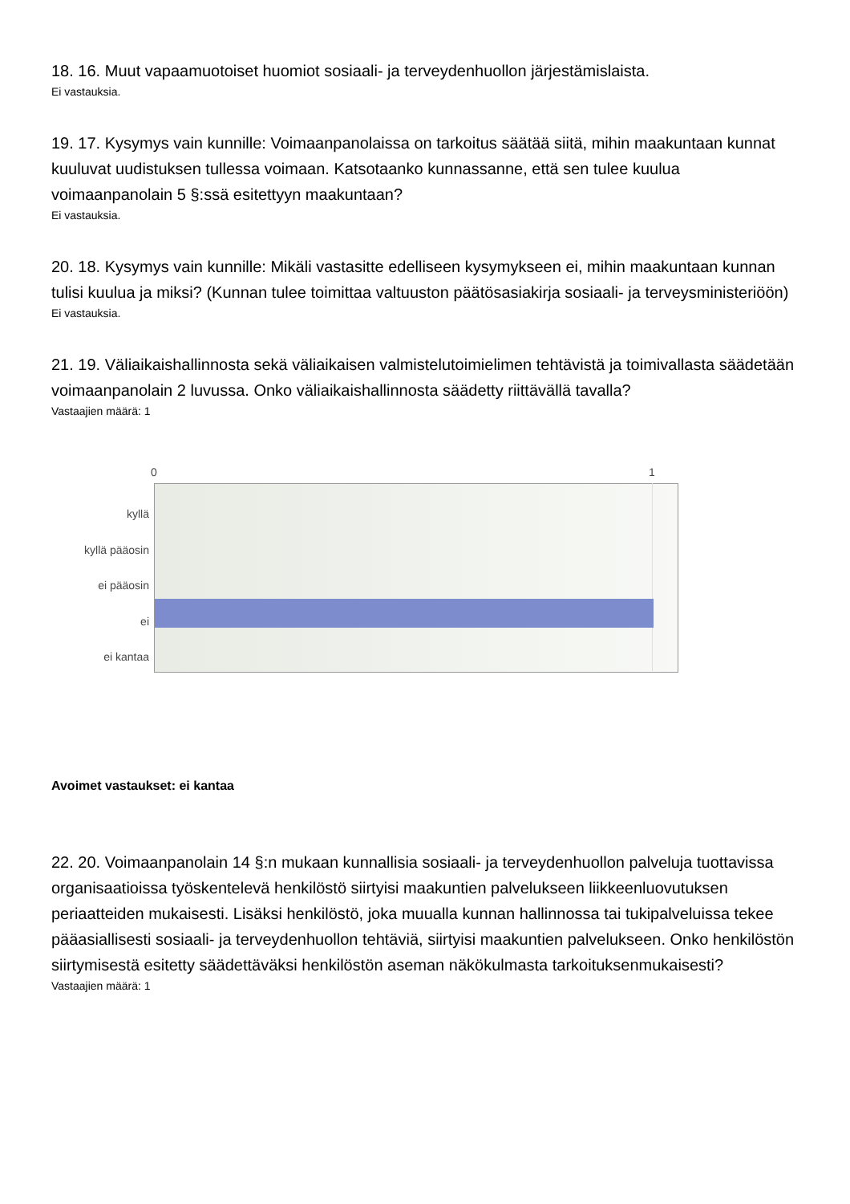18. 16. Muut vapaamuotoiset huomiot sosiaali- ja terveydenhuollon järjestämislaista.
Ei vastauksia.
19. 17. Kysymys vain kunnille: Voimaanpanolaissa on tarkoitus säätää siitä, mihin maakuntaan kunnat kuuluvat uudistuksen tullessa voimaan. Katsotaanko kunnassanne, että sen tulee kuulua voimaanpanolain 5 §:ssä esitettyyn maakuntaan?
Ei vastauksia.
20. 18. Kysymys vain kunnille: Mikäli vastasitte edelliseen kysymykseen ei, mihin maakuntaan kunnan tulisi kuulua ja miksi? (Kunnan tulee toimittaa valtuuston päätösasiakirja sosiaali- ja terveysministeriöön)
Ei vastauksia.
21. 19. Väliaikaishallinnosta sekä väliaikaisen valmistelutoimielimen tehtävistä ja toimivallasta säädetään voimaanpanolain 2 luvussa. Onko väliaikaishallinnosta säädetty riittävällä tavalla?
Vastaajien määrä: 1
0 1
kyllä
kyllä pääosin
ei pääosin
ei
ei kantaa
Avoimet vastaukset: ei kantaa
22. 20. Voimaanpanolain 14 §:n mukaan kunnallisia sosiaali- ja terveydenhuollon palveluja tuottavissa organisaatioissa työskentelevä henkilöstö siirtyisi maakuntien palvelukseen liikkeenluovutuksen periaatteiden mukaisesti. Lisäksi henkilöstö, joka muualla kunnan hallinnossa tai tukipalveluissa tekee pääasiallisesti sosiaali- ja terveydenhuollon tehtäviä, siirtyisi maakuntien palvelukseen. Onko henkilöstön siirtymisestä esitetty säädettäväksi henkilöstön aseman näkökulmasta tarkoituksenmukaisesti?
Vastaajien määrä: 1